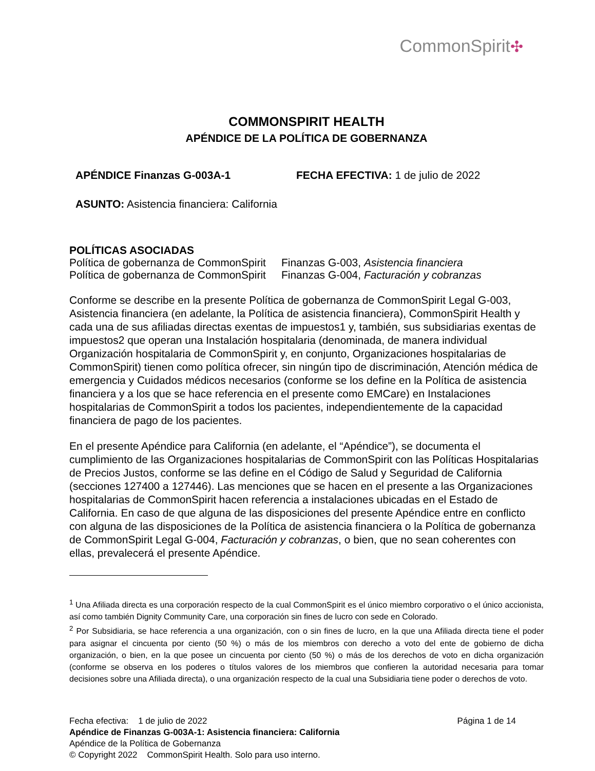CommonSpirit✣
COMMONSPIRIT HEALTH
APÉNDICE DE LA POLÍTICA DE GOBERNANZA
APÉNDICE Finanzas G-003A-1 FECHA EFECTIVA: 1 de julio de 2022
ASUNTO: Asistencia financiera: California
POLÍTICAS ASOCIADAS
| Política de gobernanza de CommonSpirit | Finanzas G-003, Asistencia financiera |
| Política de gobernanza de CommonSpirit | Finanzas G-004, Facturación y cobranzas |
Conforme se describe en la presente Política de gobernanza de CommonSpirit Legal G-003, Asistencia financiera (en adelante, la Política de asistencia financiera), CommonSpirit Health y cada una de sus afiliadas directas exentas de impuestos1 y, también, sus subsidiarias exentas de impuestos2 que operan una Instalación hospitalaria (denominada, de manera individual Organización hospitalaria de CommonSpirit y, en conjunto, Organizaciones hospitalarias de CommonSpirit) tienen como política ofrecer, sin ningún tipo de discriminación, Atención médica de emergencia y Cuidados médicos necesarios (conforme se los define en la Política de asistencia financiera y a los que se hace referencia en el presente como EMCare) en Instalaciones hospitalarias de CommonSpirit a todos los pacientes, independientemente de la capacidad financiera de pago de los pacientes.
En el presente Apéndice para California (en adelante, el “Apéndice”), se documenta el cumplimiento de las Organizaciones hospitalarias de CommonSpirit con las Políticas Hospitalarias de Precios Justos, conforme se las define en el Código de Salud y Seguridad de California (secciones 127400 a 127446). Las menciones que se hacen en el presente a las Organizaciones hospitalarias de CommonSpirit hacen referencia a instalaciones ubicadas en el Estado de California. En caso de que alguna de las disposiciones del presente Apéndice entre en conflicto con alguna de las disposiciones de la Política de asistencia financiera o la Política de gobernanza de CommonSpirit Legal G-004, Facturación y cobranzas, o bien, que no sean coherentes con ellas, prevalecerá el presente Apéndice.
<sup>1</sup> Una Afiliada directa es una corporación respecto de la cual CommonSpirit es el único miembro corporativo o el único accionista, así como también Dignity Community Care, una corporación sin fines de lucro con sede en Colorado.
<sup>2</sup> Por Subsidiaria, se hace referencia a una organización, con o sin fines de lucro, en la que una Afiliada directa tiene el poder para asignar el cincuenta por ciento (50 %) o más de los miembros con derecho a voto del ente de gobierno de dicha organización, o bien, en la que posee un cincuenta por ciento (50 %) o más de los derechos de voto en dicha organización (conforme se observa en los poderes o títulos valores de los miembros que confieren la autoridad necesaria para tomar decisiones sobre una Afiliada directa), o una organización respecto de la cual una Subsidiaria tiene poder o derechos de voto.
Fecha efectiva: 1 de julio de 2022 Página 1 de 14
Apéndice de Finanzas G-003A-1: Asistencia financiera: California
Apéndice de la Política de Gobernanza
© Copyright 2022 CommonSpirit Health. Solo para uso interno.